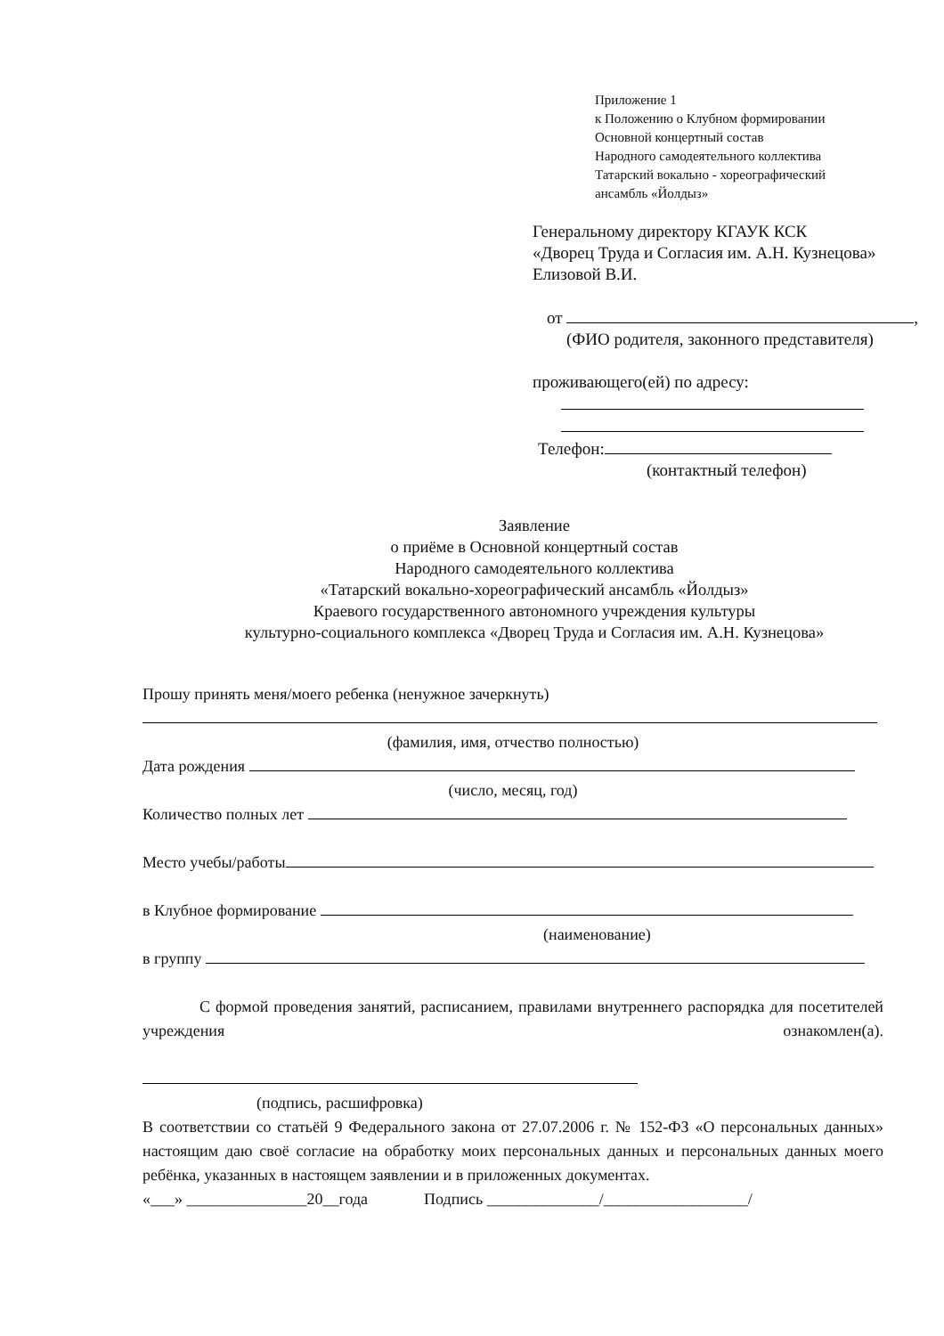Приложение 1
к Положению о Клубном формировании
Основной концертный состав
Народного самодеятельного коллектива
Татарский вокально - хореографический
ансамбль «Йолдыз»
Генеральному директору КГАУК КСК
«Дворец Труда и Согласия им. А.Н. Кузнецова»
Елизовой В.И.
от ,
(ФИО родителя, законного представителя)
проживающего(ей) по адресу:
Телефон:
(контактный телефон)
Заявление
о приёме в Основной концертный состав
Народного самодеятельного коллектива
«Татарский вокально-хореографический ансамбль «Йолдыз»
Краевого государственного автономного учреждения культуры
культурно-социального комплекса «Дворец Труда и Согласия им. А.Н. Кузнецова»
Прошу принять меня/моего ребенка (ненужное зачеркнуть)
(фамилия, имя, отчество полностью)
Дата рождения
(число, месяц, год)
Количество полных лет
Место учебы/работы
в Клубное формирование
(наименование)
в группу
С формой проведения занятий, расписанием, правилами внутреннего распорядка для посетителей учреждения ознакомлен(а).
(подпись, расшифровка)
В соответствии со статьёй 9 Федерального закона от 27.07.2006 г. № 152-ФЗ «О персональных данных» настоящим даю своё согласие на обработку моих персональных данных и персональных данных моего ребёнка, указанных в настоящем заявлении и в приложенных документах.
«___» _______________20__года Подпись ______________/__________________/